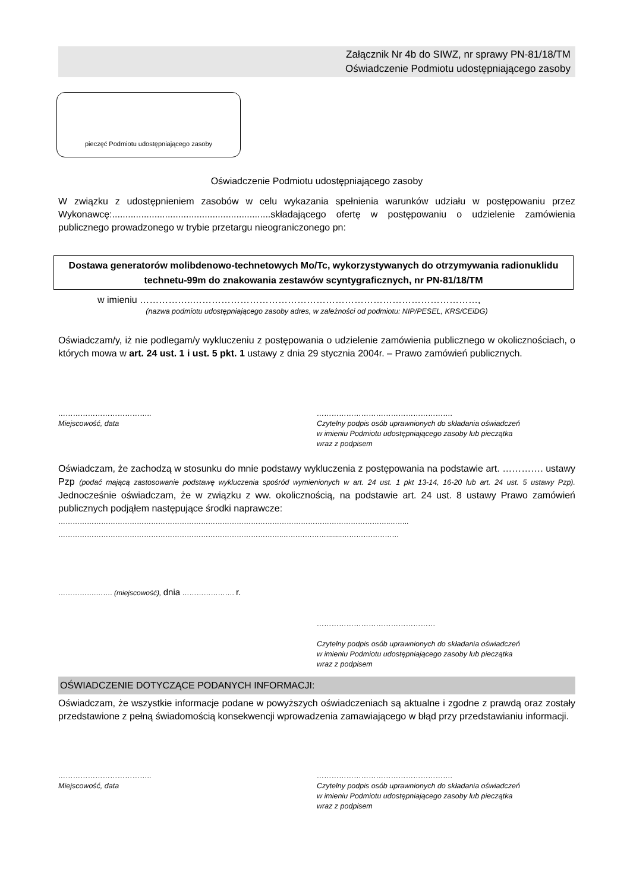Załącznik Nr 4b do SIWZ, nr sprawy PN-81/18/TM
Oświadczenie Podmiotu udostępniającego zasoby
pieczęć Podmiotu udostępniającego zasoby
Oświadczenie Podmiotu udostępniającego zasoby
W związku z udostępnieniem zasobów w celu wykazania spełnienia warunków udziału w postępowaniu przez Wykonawcę:............................................................składającego ofertę w postępowaniu o udzielenie zamówienia publicznego prowadzonego w trybie przetargu nieograniczonego pn:
Dostawa generatorów molibdenowo-technetowych Mo/Tc, wykorzystywanych do otrzymywania radionuklidu technetu-99m do znakowania zestawów scyntygraficznych, nr PN-81/18/TM
w imieniu ……………..………………………………………………………………………………,
(nazwa podmiotu udostępniającego zasoby adres, w zależności od podmiotu: NIP/PESEL, KRS/CEiDG)
Oświadczam/y, iż nie podlegam/y wykluczeniu z postępowania o udzielenie zamówienia publicznego w okolicznościach, o których mowa w art. 24 ust. 1 i ust. 5 pkt. 1 ustawy z dnia 29 stycznia 2004r. – Prawo zamówień publicznych.
………………………………..
Miejscowość, data
……………………………………………….
Czytelny podpis osób uprawnionych do składania oświadczeń
w imieniu Podmiotu udostępniającego zasoby lub pieczątka
wraz z podpisem
Oświadczam, że zachodzą w stosunku do mnie podstawy wykluczenia z postępowania na podstawie art. …………. ustawy Pzp (podać mającą zastosowanie podstawę wykluczenia spośród wymienionych w art. 24 ust. 1 pkt 13-14, 16-20 lub art. 24 ust. 5 ustawy Pzp). Jednocześnie oświadczam, że w związku z ww. okolicznością, na podstawie art. 24 ust. 8 ustawy Prawo zamówień publicznych podjąłem następujące środki naprawcze:
…………………………………………………………………………………………………………………………..……..
…………………………………………………………………………………..………………........……………………
…………….……. (miejscowość), dnia …………………. r.
…………………………………………
Czytelny podpis osób uprawnionych do składania oświadczeń
w imieniu Podmiotu udostępniającego zasoby lub pieczątka
wraz z podpisem
OŚWIADCZENIE DOTYCZĄCE PODANYCH INFORMACJI:
Oświadczam, że wszystkie informacje podane w powyższych oświadczeniach są aktualne i zgodne z prawdą oraz zostały przedstawione z pełną świadomością konsekwencji wprowadzenia zamawiającego w błąd przy przedstawianiu informacji.
………………………………..
Miejscowość, data
……………………………………………….
Czytelny podpis osób uprawnionych do składania oświadczeń
w imieniu Podmiotu udostępniającego zasoby lub pieczątka
wraz z podpisem